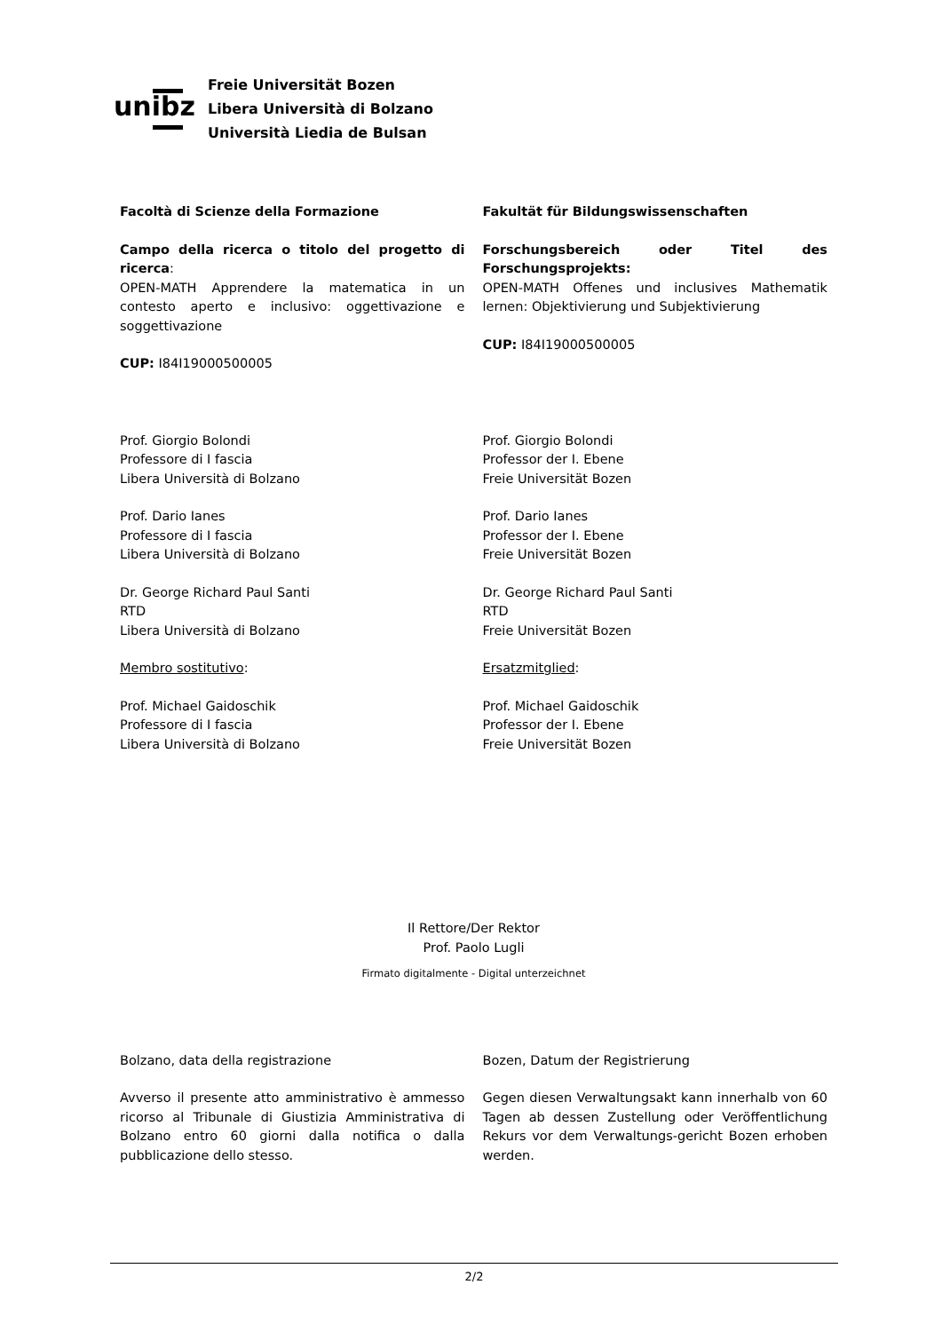unibz
Freie Universität Bozen
Libera Università di Bolzano
Università Liedia de Bulsan
Facoltà di Scienze della Formazione
Campo della ricerca o titolo del progetto di ricerca:
OPEN-MATH Apprendere la matematica in un contesto aperto e inclusivo: oggettivazione e soggettivazione
CUP: I84I19000500005
Fakultät für Bildungswissenschaften
Forschungsbereich oder Titel des Forschungsprojekts:
OPEN-MATH Offenes und inclusives Mathematik lernen: Objektivierung und Subjektivierung
CUP: I84I19000500005
Prof. Giorgio Bolondi
Professore di I fascia
Libera Università di Bolzano
Prof. Dario Ianes
Professore di I fascia
Libera Università di Bolzano
Dr. George Richard Paul Santi
RTD
Libera Università di Bolzano
Membro sostitutivo:
Prof. Michael Gaidoschik
Professore di I fascia
Libera Università di Bolzano
Prof. Giorgio Bolondi
Professor der I. Ebene
Freie Universität Bozen
Prof. Dario Ianes
Professor der I. Ebene
Freie Universität Bozen
Dr. George Richard Paul Santi
RTD
Freie Universität Bozen
Ersatzmitglied:
Prof. Michael Gaidoschik
Professor der I. Ebene
Freie Universität Bozen
Il Rettore/Der Rektor
Prof. Paolo Lugli
Firmato digitalmente - Digital unterzeichnet
Bolzano, data della registrazione
Avverso il presente atto amministrativo è ammesso ricorso al Tribunale di Giustizia Amministrativa di Bolzano entro 60 giorni dalla notifica o dalla pubblicazione dello stesso.
Bozen, Datum der Registrierung
Gegen diesen Verwaltungsakt kann innerhalb von 60 Tagen ab dessen Zustellung oder Veröffentlichung Rekurs vor dem Verwaltungs-gericht Bozen erhoben werden.
2/2